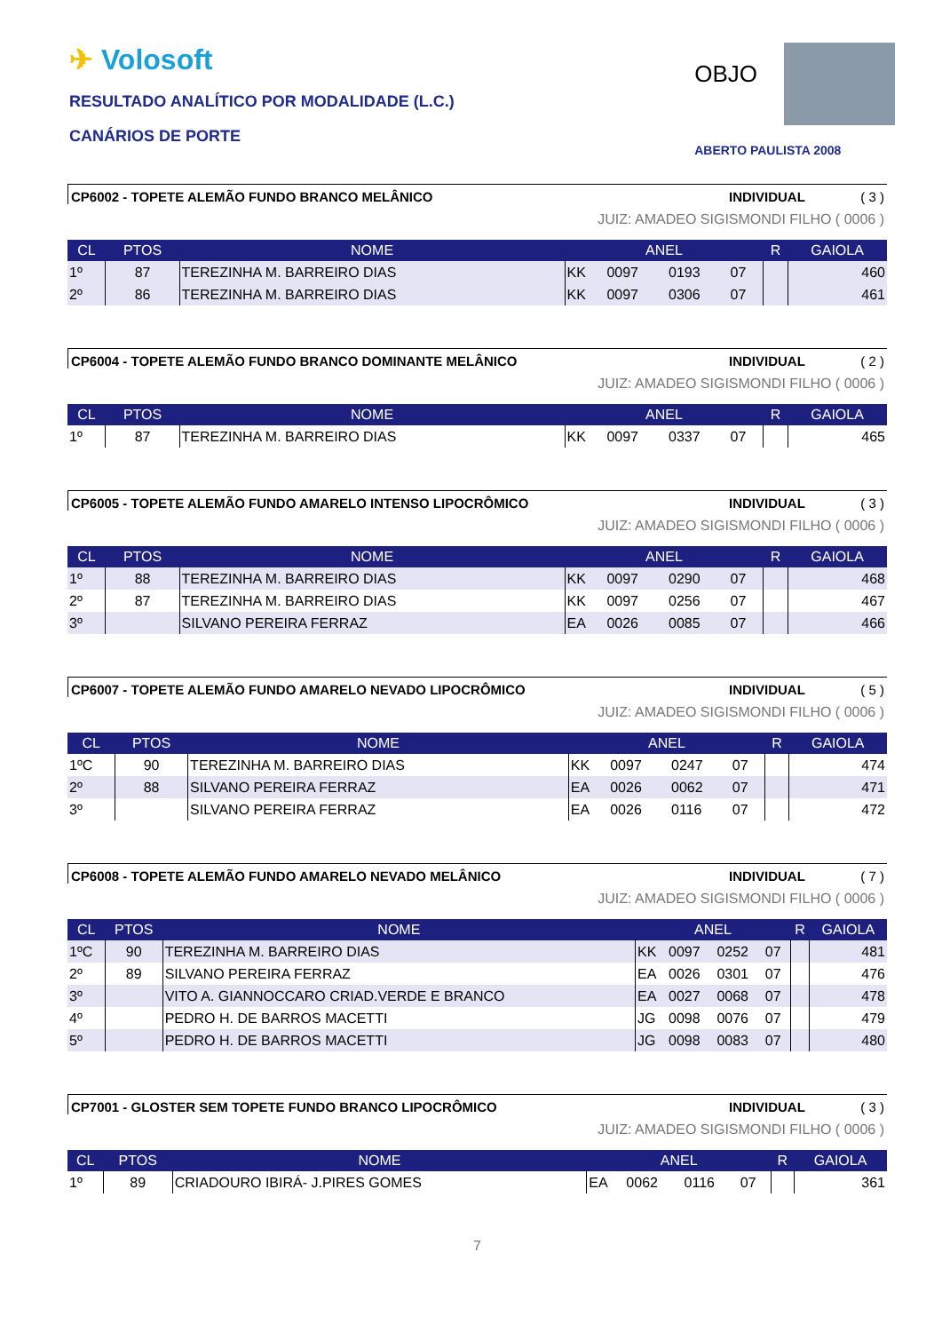✈ Volosoft
RESULTADO ANALÍTICO POR MODALIDADE (L.C.)
CANÁRIOS DE PORTE
OBJO
ABERTO PAULISTA 2008
CP6002 - TOPETE ALEMÃO FUNDO BRANCO MELÂNICO
INDIVIDUAL ( 3 )
JUIZ: AMADEO SIGISMONDI FILHO ( 0006 )
| CL | PTOS | NOME | ANEL | | | | R | GAIOLA |
| --- | --- | --- | --- | --- | --- | --- | --- | --- |
| 1º | 87 | TEREZINHA M. BARREIRO DIAS | KK | 0097 | 0193 | 07 | | 460 |
| 2º | 86 | TEREZINHA M. BARREIRO DIAS | KK | 0097 | 0306 | 07 | | 461 |
CP6004 - TOPETE ALEMÃO FUNDO BRANCO DOMINANTE MELÂNICO
INDIVIDUAL ( 2 )
JUIZ: AMADEO SIGISMONDI FILHO ( 0006 )
| CL | PTOS | NOME | ANEL | | | | R | GAIOLA |
| --- | --- | --- | --- | --- | --- | --- | --- | --- |
| 1º | 87 | TEREZINHA M. BARREIRO DIAS | KK | 0097 | 0337 | 07 | | 465 |
CP6005 - TOPETE ALEMÃO FUNDO AMARELO INTENSO LIPOCRÔMICO
INDIVIDUAL ( 3 )
JUIZ: AMADEO SIGISMONDI FILHO ( 0006 )
| CL | PTOS | NOME | ANEL | | | | R | GAIOLA |
| --- | --- | --- | --- | --- | --- | --- | --- | --- |
| 1º | 88 | TEREZINHA M. BARREIRO DIAS | KK | 0097 | 0290 | 07 | | 468 |
| 2º | 87 | TEREZINHA M. BARREIRO DIAS | KK | 0097 | 0256 | 07 | | 467 |
| 3º | | SILVANO PEREIRA FERRAZ | EA | 0026 | 0085 | 07 | | 466 |
CP6007 - TOPETE ALEMÃO FUNDO AMARELO NEVADO LIPOCRÔMICO
INDIVIDUAL ( 5 )
JUIZ: AMADEO SIGISMONDI FILHO ( 0006 )
| CL | PTOS | NOME | ANEL | | | | R | GAIOLA |
| --- | --- | --- | --- | --- | --- | --- | --- | --- |
| 1ºC | 90 | TEREZINHA M. BARREIRO DIAS | KK | 0097 | 0247 | 07 | | 474 |
| 2º | 88 | SILVANO PEREIRA FERRAZ | EA | 0026 | 0062 | 07 | | 471 |
| 3º | | SILVANO PEREIRA FERRAZ | EA | 0026 | 0116 | 07 | | 472 |
CP6008 - TOPETE ALEMÃO FUNDO AMARELO NEVADO MELÂNICO
INDIVIDUAL ( 7 )
JUIZ: AMADEO SIGISMONDI FILHO ( 0006 )
| CL | PTOS | NOME | ANEL | | | | R | GAIOLA |
| --- | --- | --- | --- | --- | --- | --- | --- | --- |
| 1ºC | 90 | TEREZINHA M. BARREIRO DIAS | KK | 0097 | 0252 | 07 | | 481 |
| 2º | 89 | SILVANO PEREIRA FERRAZ | EA | 0026 | 0301 | 07 | | 476 |
| 3º | | VITO A. GIANNOCCARO CRIAD.VERDE E BRANCO | EA | 0027 | 0068 | 07 | | 478 |
| 4º | | PEDRO H. DE BARROS MACETTI | JG | 0098 | 0076 | 07 | | 479 |
| 5º | | PEDRO H. DE BARROS MACETTI | JG | 0098 | 0083 | 07 | | 480 |
CP7001 - GLOSTER SEM TOPETE FUNDO BRANCO LIPOCRÔMICO
INDIVIDUAL ( 3 )
JUIZ: AMADEO SIGISMONDI FILHO ( 0006 )
| CL | PTOS | NOME | ANEL | | | | R | GAIOLA |
| --- | --- | --- | --- | --- | --- | --- | --- | --- |
| 1º | 89 | CRIADOURO IBIRÁ- J.PIRES GOMES | EA | 0062 | 0116 | 07 | | 361 |
7